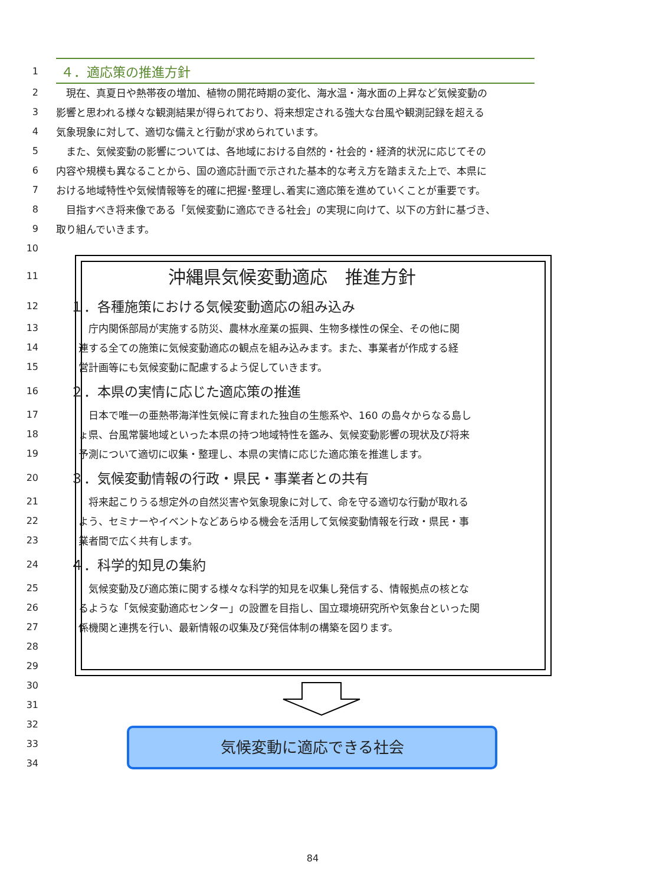1 ４．適応策の推進方針
2　現在、真夏日や熱帯夜の増加、植物の開花時期の変化、海水温・海水面の上昇など気候変動の
3 影響と思われる様々な観測結果が得られており、将来想定される強大な台風や観測記録を超える
4 気象現象に対して、適切な備えと行動が求められています。
5　また、気候変動の影響については、各地域における自然的・社会的・経済的状況に応じてその
6 内容や規模も異なることから、国の適応計画で示された基本的な考え方を踏まえた上で、本県に
7 おける地域特性や気候情報等を的確に把握･整理し､着実に適応策を進めていくことが重要です。
8　目指すべき将来像である「気候変動に適応できる社会」の実現に向けて、以下の方針に基づき、
9 取り組んでいきます。
10
11 沖縄県気候変動適応　推進方針
12 １．各種施策における気候変動適応の組み込み
13　庁内関係部局が実施する防災、農林水産業の振興、生物多様性の保全、その他に関
14 連する全ての施策に気候変動適応の観点を組み込みます。また、事業者が作成する経
15 営計画等にも気候変動に配慮するよう促していきます。
16 ２．本県の実情に応じた適応策の推進
17　日本で唯一の亜熱帯海洋性気候に育まれた独自の生態系や、160 の島々からなる島し
18 ょ県、台風常襲地域といった本県の持つ地域特性を鑑み、気候変動影響の現状及び将来
19 予測について適切に収集・整理し、本県の実情に応じた適応策を推進します。
20 ３．気候変動情報の行政・県民・事業者との共有
21　将来起こりうる想定外の自然災害や気象現象に対して、命を守る適切な行動が取れる
22 よう、セミナーやイベントなどあらゆる機会を活用して気候変動情報を行政・県民・事
23 業者間で広く共有します。
24 ４．科学的知見の集約
25　気候変動及び適応策に関する様々な科学的知見を収集し発信する、情報拠点の核とな
26 るような「気候変動適応センター」の設置を目指し、国立環境研究所や気象台といった関
27 係機関と連携を行い、最新情報の収集及び発信体制の構築を図ります。
28
29
30
31
32
33
34
気候変動に適応できる社会
84